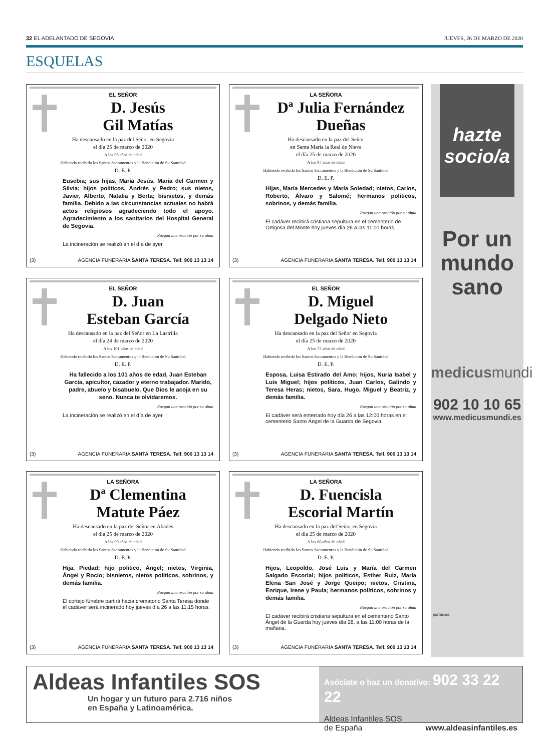32 EL ADELANTADO DE SEGOVIA JUEVES, 26 DE MARZO DE 2020
ESQUELAS
EL SEÑOR
D. Jesús
Gil Matías
Ha descansado en la paz del Señor en Segovia
el día 25 de marzo de 2020
A los 95 años de edad
Habiendo recibido los Santos Sacramentos y la Bendición de Su Santidad
D. E. P.
Eusebia; sus hijas, María Jesús, María del Carmen y Silvia; hijos políticos, Andrés y Pedro; sus nietos, Javier, Alberto, Natalia y Berta; bisnietos, y demás familia. Debido a las circunstancias actuales no habrá actos religiosos agradeciendo todo el apoyo. Agradecimiento a los sanitarios del Hospital General de Segovia.
Ruegan una oración por su alma
La incineración se realizó en el día de ayer.
(3) AGENCIA FUNERARIA SANTA TERESA. Telf. 900 13 13 14
LA SEÑORA
Dª Julia Fernández
Dueñas
Ha descansado en la paz del Señor
en Santa María la Real de Nieva
el día 25 de marzo de 2020
A los 97 años de edad
Habiendo recibido los Santos Sacramentos y la Bendición de Su Santidad
D. E. P.
Hijas, María Mercedes y María Soledad; nietos, Carlos, Roberto, Álvaro y Salomé; hermanos políticos, sobrinos, y demás familia.
Ruegan una oración por su alma
El cadáver recibirá cristiana sepultura en el cementerio de Ortigosa del Monte hoy jueves día 26 a las 11:00 horas.
(3) AGENCIA FUNERARIA SANTA TERESA. Telf. 900 13 13 14
EL SEÑOR
D. Juan
Esteban García
Ha descansado en la paz del Señor en La Lastrilla
el día 24 de marzo de 2020
A los 101 años de edad
Habiendo recibido los Santos Sacramentos y la Bendición de Su Santidad
D. E. P.
Ha fallecido a los 101 años de edad, Juan Esteban García, apicultor, cazador y eterno trabajador. Marido, padre, abuelo y bisabuelo. Que Dios le acoja en su seno. Nunca te olvidaremos.
Ruegan una oración por su alma
La incineración se realizó en el día de ayer.
(3) AGENCIA FUNERARIA SANTA TERESA. Telf. 900 13 13 14
EL SEÑOR
D. Miguel
Delgado Nieto
Ha descansado en la paz del Señor en Segovia
el día 25 de marzo de 2020
A los 77 años de edad
Habiendo recibido los Santos Sacramentos y la Bendición de Su Santidad
D. E. P.
Esposa, Luisa Estirado del Amo; hijos, Nuria Isabel y Luis Miguel; hijos políticos, Juan Carlos, Galindo y Teresa Heras; nietos, Sara, Hugo, Miguel y Beatriz, y demás familia.
Ruegan una oración por su alma
El cadáver será enterrado hoy día 26 a las 12:00 horas en el cementerio Santo Ángel de la Guarda de Segovia.
(3) AGENCIA FUNERARIA SANTA TERESA. Telf. 900 13 13 14
LA SEÑORA
Dª Clementina
Matute Páez
Ha descansado en la paz del Señor en Abades
el día 25 de marzo de 2020
A los 90 años de edad
Habiendo recibido los Santos Sacramentos y la Bendición de Su Santidad
D. E. P.
Hija, Piedad; hijo político, Ángel; nietos, Virginia, Ángel y Rocío; bisnietos, nietos políticos, sobrinos, y demás familia.
Ruegan una oración por su alma
El cortejo fúnebre partirá hacia crematorio Santa Teresa donde el cadáver será incinerado hoy jueves día 26 a las 11:15 horas.
(3) AGENCIA FUNERARIA SANTA TERESA. Telf. 900 13 13 14
LA SEÑORA
D. Fuencisla
Escorial Martín
Ha descansado en la paz del Señor en Segovia
el día 25 de marzo de 2020
A los 86 años de edad
Habiendo recibido los Santos Sacramentos y la Bendición de Su Santidad
D. E. P.
Hijos, Leopoldo, José Luis y María del Carmen Salgado Escorial; hijos políticos, Esther Ruiz, María Elena San José y Jorge Queipo; nietos, Cristina, Enrique, Irene y Paula; hermanos políticos, sobrinos y demás familia.
Ruegan una oración por su alma
El cadáver recibirá cristiana sepultura en el cementerio Santo Ángel de la Guarda hoy jueves día 26, a las 11:00 horas de la mañana.
(3) AGENCIA FUNERARIA SANTA TERESA. Telf. 900 13 13 14
hazte
socio/a
Por un
mundo
sano
medicusmundi
902 10 10 65
www.medicusmundi.es
portair.es
Aldeas Infantiles SOS
Un hogar y un futuro para 2.716 niños
en España y Latinoamérica.
Asóciate o haz un donativo: 902 33 22 22
Aldeas Infantiles SOS
de España www.aldeasinfantiles.es